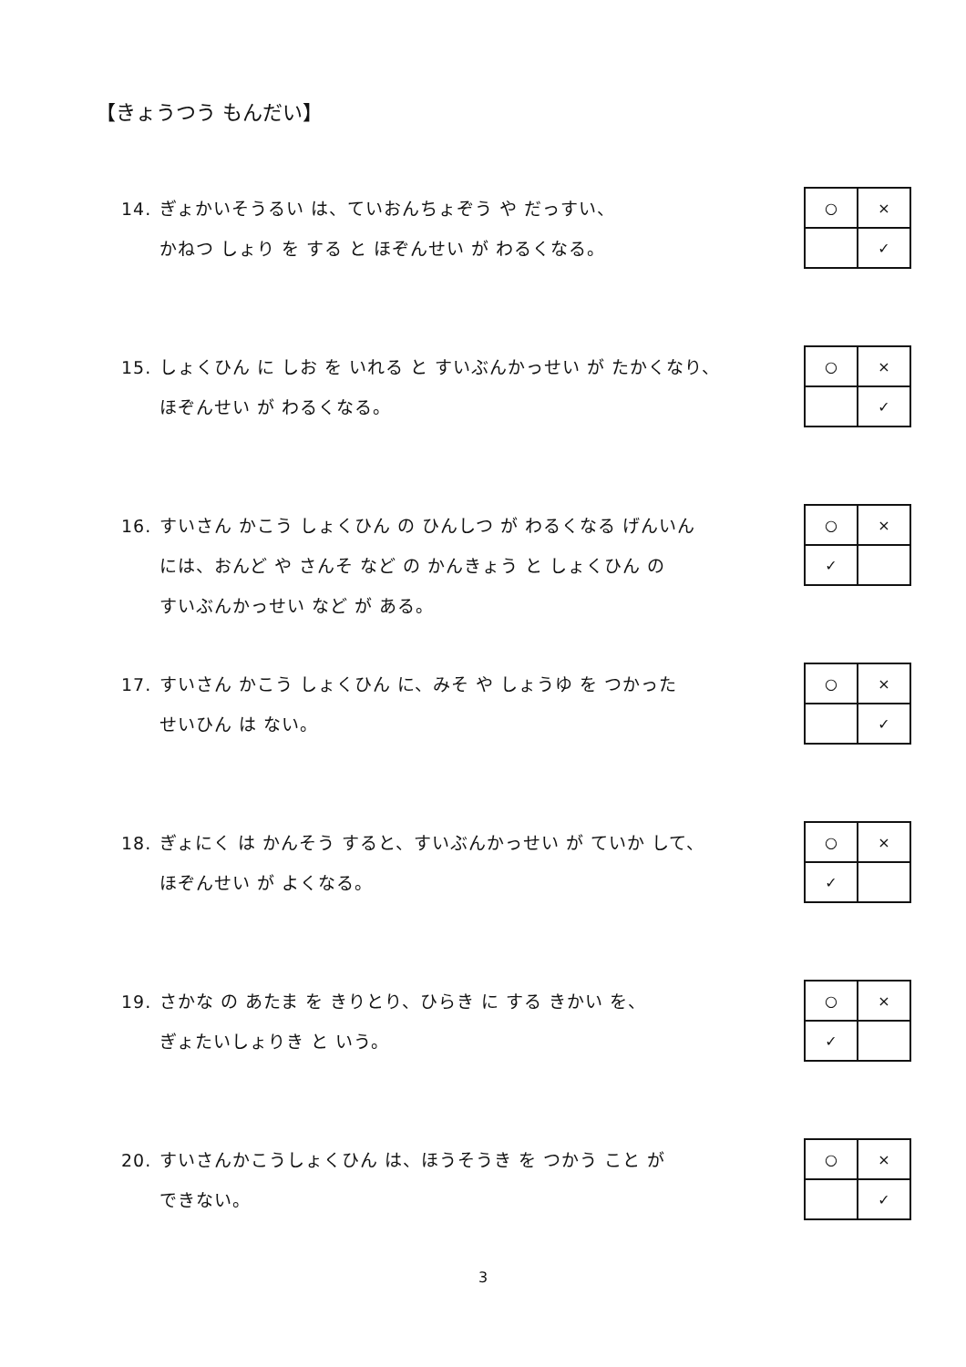【きょうつう もんだい】
14. ぎょかいそうるい は、ていおんちょぞう や だっすい、
かねつ しょり を する と ほぞんせい が わるくなる。
| ○ | × |
| | ✓ |
15. しょくひん に しお を いれる と すいぶんかっせい が たかくなり、
ほぞんせい が わるくなる。
| ○ | × |
| | ✓ |
16. すいさん かこう しょくひん の ひんしつ が わるくなる げんいん
には、おんど や さんそ など の かんきょう と しょくひん の
すいぶんかっせい など が ある。
| ○ | × |
| ✓ | |
17. すいさん かこう しょくひん に、みそ や しょうゆ を つかった
せいひん は ない。
| ○ | × |
| | ✓ |
18. ぎょにく は かんそう すると、すいぶんかっせい が ていか して、
ほぞんせい が よくなる。
| ○ | × |
| ✓ | |
19. さかな の あたま を きりとり、ひらき に する きかい を、
ぎょたいしょりき と いう。
| ○ | × |
| ✓ | |
20. すいさんかこうしょくひん は、ほうそうき を つかう こと が
できない。
| ○ | × |
| | ✓ |
3